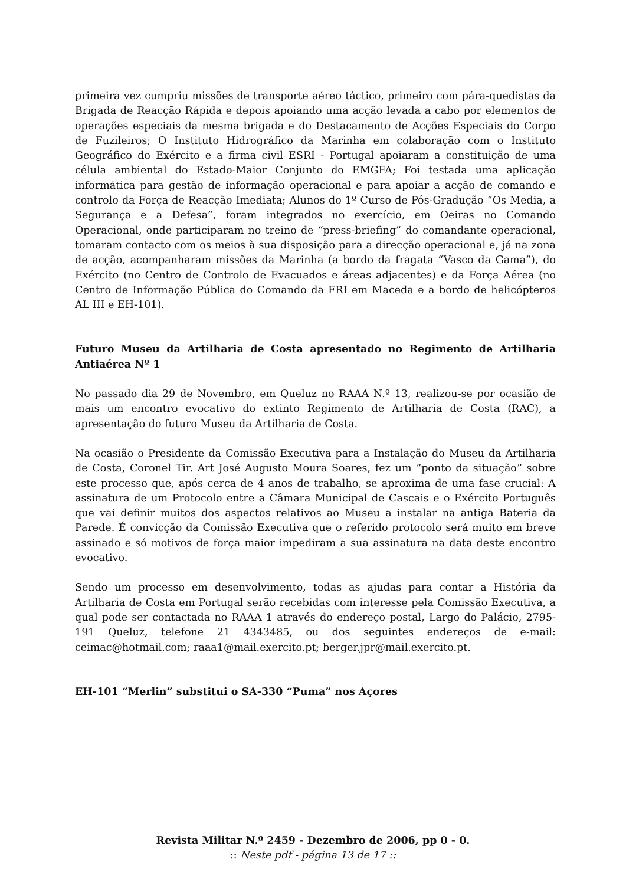primeira vez cumpriu missões de transporte aéreo táctico, primeiro com pára-quedistas da Brigada de Reacção Rápida e depois apoiando uma acção levada a cabo por elementos de operações especiais da mesma brigada e do Destacamento de Acções Especiais do Corpo de Fuzileiros; O Instituto Hidrográfico da Marinha em colaboração com o Instituto Geográfico do Exército e a firma civil ESRI - Portugal apoiaram a constituição de uma célula ambiental do Estado-Maior Conjunto do EMGFA; Foi testada uma aplicação informática para gestão de informação operacional e para apoiar a acção de comando e controlo da Força de Reacção Imediata; Alunos do 1º Curso de Pós-Gradução “Os Media, a Segurança e a Defesa”, foram integrados no exercício, em Oeiras no Comando Operacional, onde participaram no treino de “press-briefing” do comandante operacional, tomaram contacto com os meios à sua disposição para a direcção operacional e, já na zona de acção, acompanharam missões da Marinha (a bordo da fragata “Vasco da Gama”), do Exército (no Centro de Controlo de Evacuados e áreas adjacentes) e da Força Aérea (no Centro de Informação Pública do Comando da FRI em Maceda e a bordo de helicópteros AL III e EH-101).
Futuro Museu da Artilharia de Costa apresentado no Regimento de Artilharia Antiaérea Nº 1
No passado dia 29 de Novembro, em Queluz no RAAA N.º 13, realizou-se por ocasião de mais um encontro evocativo do extinto Regimento de Artilharia de Costa (RAC), a apresentação do futuro Museu da Artilharia de Costa.
Na ocasião o Presidente da Comissão Executiva para a Instalação do Museu da Artilharia de Costa, Coronel Tir. Art José Augusto Moura Soares, fez um “ponto da situação” sobre este processo que, após cerca de 4 anos de trabalho, se aproxima de uma fase crucial: A assinatura de um Protocolo entre a Câmara Municipal de Cascais e o Exército Português que vai definir muitos dos aspectos relativos ao Museu a instalar na antiga Bateria da Parede. É convicção da Comissão Executiva que o referido protocolo será muito em breve assinado e só motivos de força maior impediram a sua assinatura na data deste encontro evocativo.
Sendo um processo em desenvolvimento, todas as ajudas para contar a História da Artilharia de Costa em Portugal serão recebidas com interesse pela Comissão Executiva, a qual pode ser contactada no RAAA 1 através do endereço postal, Largo do Palácio, 2795-191 Queluz, telefone 21 4343485, ou dos seguintes endereços de e-mail: ceimac@hotmail.com; raaa1@mail.exercito.pt; berger.jpr@mail.exercito.pt.
EH-101 “Merlin” substitui o SA-330 “Puma” nos Açores
Revista Militar N.º 2459 - Dezembro de 2006, pp 0 - 0.
:: Neste pdf - página 13 de 17 ::